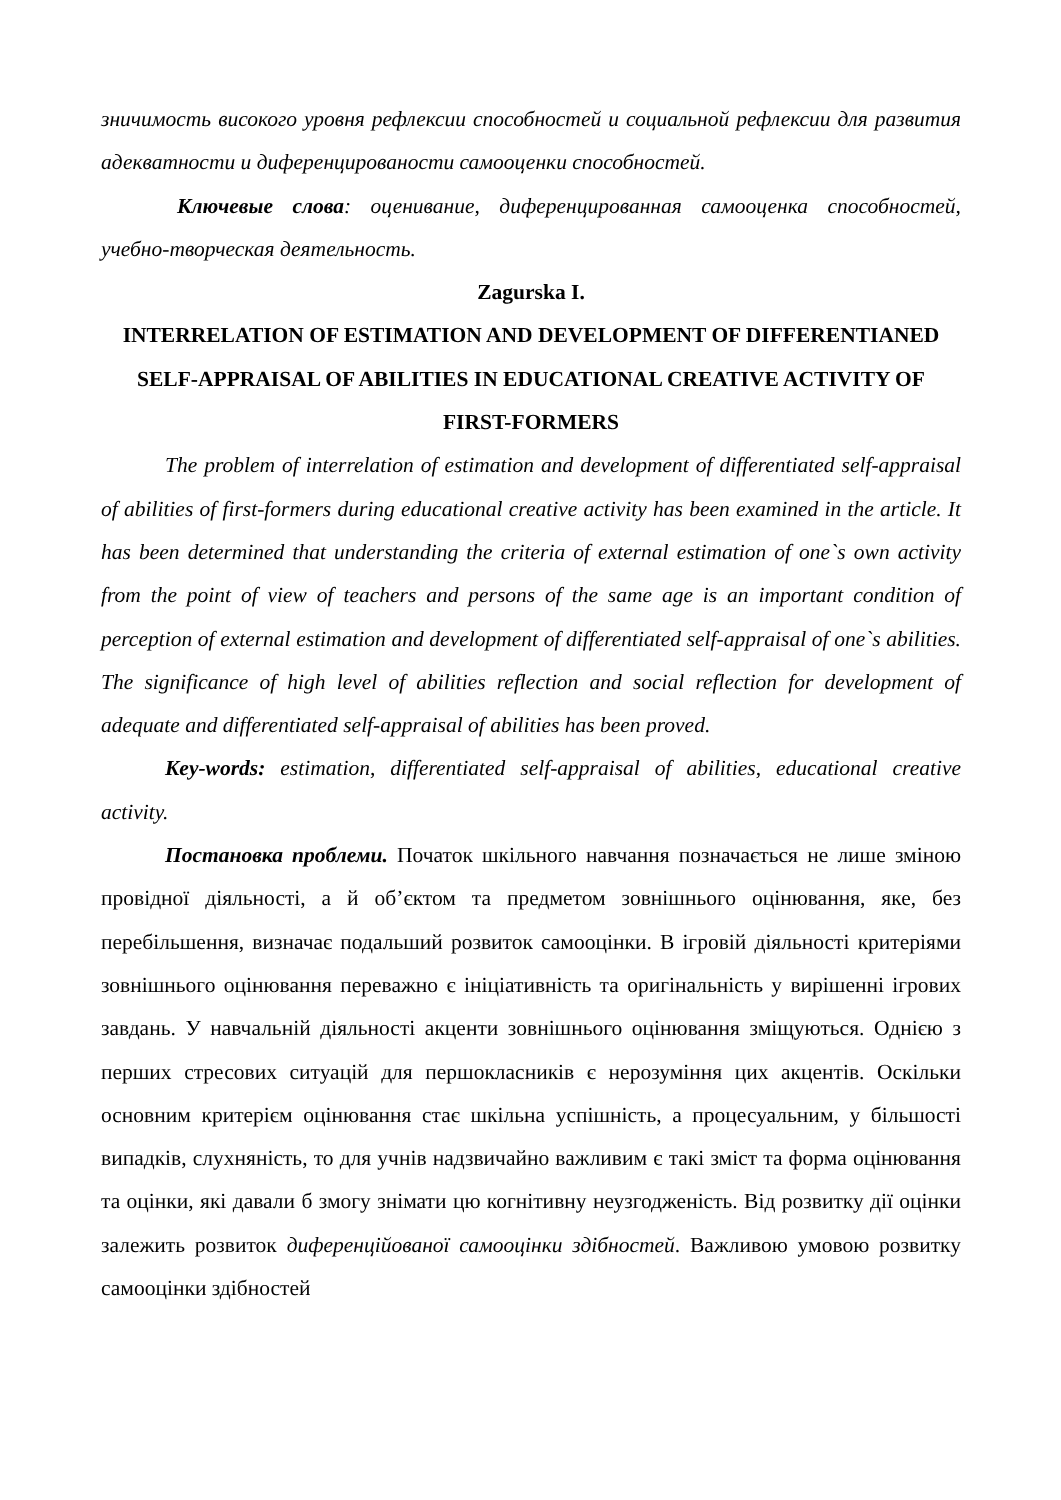зничимость високого уровня рефлексии способностей и социальной рефлексии для развития адекватности и диференцированости самооценки способностей.
Ключевые слова: оценивание, диференцированная самооценка способностей, учебно-творческая деятельность.
Zagurska I.
INTERRELATION OF ESTIMATION AND DEVELOPMENT OF DIFFERENTIANED SELF-APPRAISAL OF ABILITIES IN EDUCATIONAL CREATIVE ACTIVITY OF FIRST-FORMERS
The problem of interrelation of estimation and development of differentiated self-appraisal of abilities of first-formers during educational creative activity has been examined in the article. It has been determined that understanding the criteria of external estimation of one`s own activity from the point of view of teachers and persons of the same age is an important condition of perception of external estimation and development of differentiated self-appraisal of one`s abilities. The significance of high level of abilities reflection and social reflection for development of adequate and differentiated self-appraisal of abilities has been proved.
Key-words: estimation, differentiated self-appraisal of abilities, educational creative activity.
Постановка проблеми. Початок шкільного навчання позначається не лише зміною провідної діяльності, а й об’єктом та предметом зовнішнього оцінювання, яке, без перебільшення, визначає подальший розвиток самооцінки. В ігровій діяльності критеріями зовнішнього оцінювання переважно є ініціативність та оригінальність у вирішенні ігрових завдань. У навчальній діяльності акценти зовнішнього оцінювання зміщуються. Однією з перших стресових ситуацій для першокласників є нерозуміння цих акцентів. Оскільки основним критерієм оцінювання стає шкільна успішність, а процесуальним, у більшості випадків, слухняність, то для учнів надзвичайно важливим є такі зміст та форма оцінювання та оцінки, які давали б змогу знімати цю когнітивну неузгодженість. Від розвитку дії оцінки залежить розвиток диференційованої самооцінки здібностей. Важливою умовою розвитку самооцінки здібностей